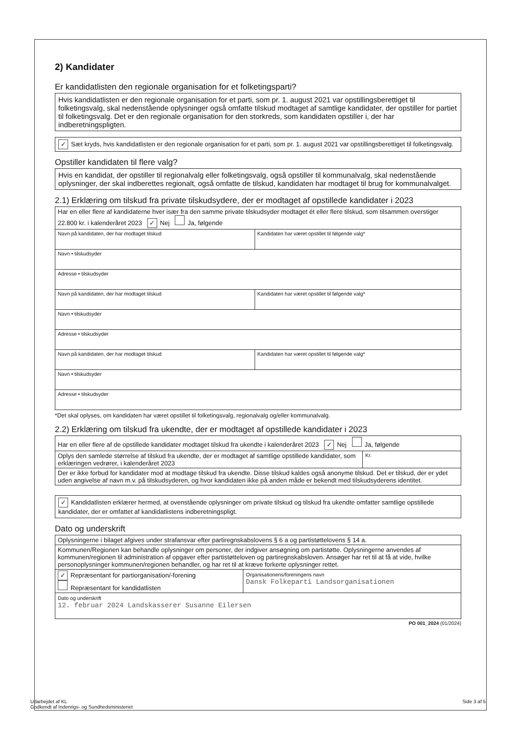2) Kandidater
Er kandidatlisten den regionale organisation for et folketingsparti?
Hvis kandidatlisten er den regionale organisation for et parti, som pr. 1. august 2021 var opstillingsberettiget til folketingsvalg, skal nedenstående oplysninger også omfatte tilskud modtaget af samtlige kandidater, der opstiller for partiet til folketingsvalg. Det er den regionale organisation for den storkreds, som kandidaten opstiller i, der har indberetningspligten.
✓ Sæt kryds, hvis kandidatlisten er den regionale organisation for et parti, som pr. 1. august 2021 var opstillingsberettiget til folketingsvalg.
Opstiller kandidaten til flere valg?
Hvis en kandidat, der opstiller til regionalvalg eller folketingsvalg, også opstiller til kommunalvalg, skal nedenstående oplysninger, der skal indberettes regionalt, også omfatte de tilskud, kandidaten har modtaget til brug for kommunalvalget.
2.1) Erklæring om tilskud fra private tilskudsydere, der er modtaget af opstillede kandidater i 2023
| Har en eller flere af kandidaterne hver især fra den samme private tilskudsyder modtaget ét eller flere tilskud, som tilsammen overstiger 22.800 kr. i kalenderåret 2023 ✓ Nej Ja, følgende | |
| Navn på kandidaten, der har modtaget tilskud | Kandidaten har været opstillet til følgende valg* |
| Navn • tilskudsyder | |
| Adresse • tilskudsyder | |
| Navn på kandidaten, der har modtaget tilskud | Kandidaten har været opstillet til følgende valg* |
| Navn • tilskudsyder | |
| Adresse • tilskudsyder | |
| Navn på kandidaten, der har modtaget tilskud | Kandidaten har været opstillet til følgende valg* |
| Navn • tilskudsyder | |
| Adresse • tilskudsyder | |
*Det skal oplyses, om kandidaten har været opstillet til folketingsvalg, regionalvalg og/eller kommunalvalg.
2.2) Erklæring om tilskud fra ukendte, der er modtaget af opstillede kandidater i 2023
| Har en eller flere af de opstillede kandidater modtaget tilskud fra ukendte i kalenderåret 2023 ✓ Nej Ja, følgende | |
| Oplys den samlede størrelse af tilskud fra ukendte, der er modtaget af samtlige opstillede kandidater, som erklæringen vedrører, i kalenderåret 2023 | Kr. |
| Der er ikke forbud for kandidater mod at modtage tilskud fra ukendte. Disse tilskud kaldes også anonyme tilskud. Det er tilskud, der er ydet uden angivelse af navn m.v. på tilskudsyderen, og hvor kandidaten ikke på anden måde er bekendt med tilskudsyderens identitet. | |
✓ Kandidatlisten erklærer hermed, at ovenstående oplysninger om private tilskud og tilskud fra ukendte omfatter samtlige opstillede kandidater, der er omfattet af kandidatlistens indberetningspligt.
Dato og underskrift
| Oplysningerne i bilaget afgives under strafansvar efter partiregnskabslovens § 6 a og partistøttelovens § 14 a. | |
| Kommunen/Regionen kan behandle oplysninger om personer, der indgiver ansøgning om partistøtte. Oplysningerne anvendes af kommunen/regionen til administration af opgaver efter partistøtteloven og partiregnskabsloven. Ansøger har ret til at få at vide, hvilke personoplysninger kommunen/regionen behandler, og har ret til at kræve forkerte oplysninger rettet. | |
| ✓ Repræsentant for partiorganisation/-forening Repræsentant for kandidatlisten | Organisationens/foreningens navn Dansk Folkeparti Landsorganisationen |
| Dato og underskrift 12. februar 2024 Landskasserer Susanne Eilersen | |
PO 001_2024 (01/2024)
Udarbejdet af KL
Godkendt af Indenrigs- og Sundhedsministeriet
Side 3 af 5